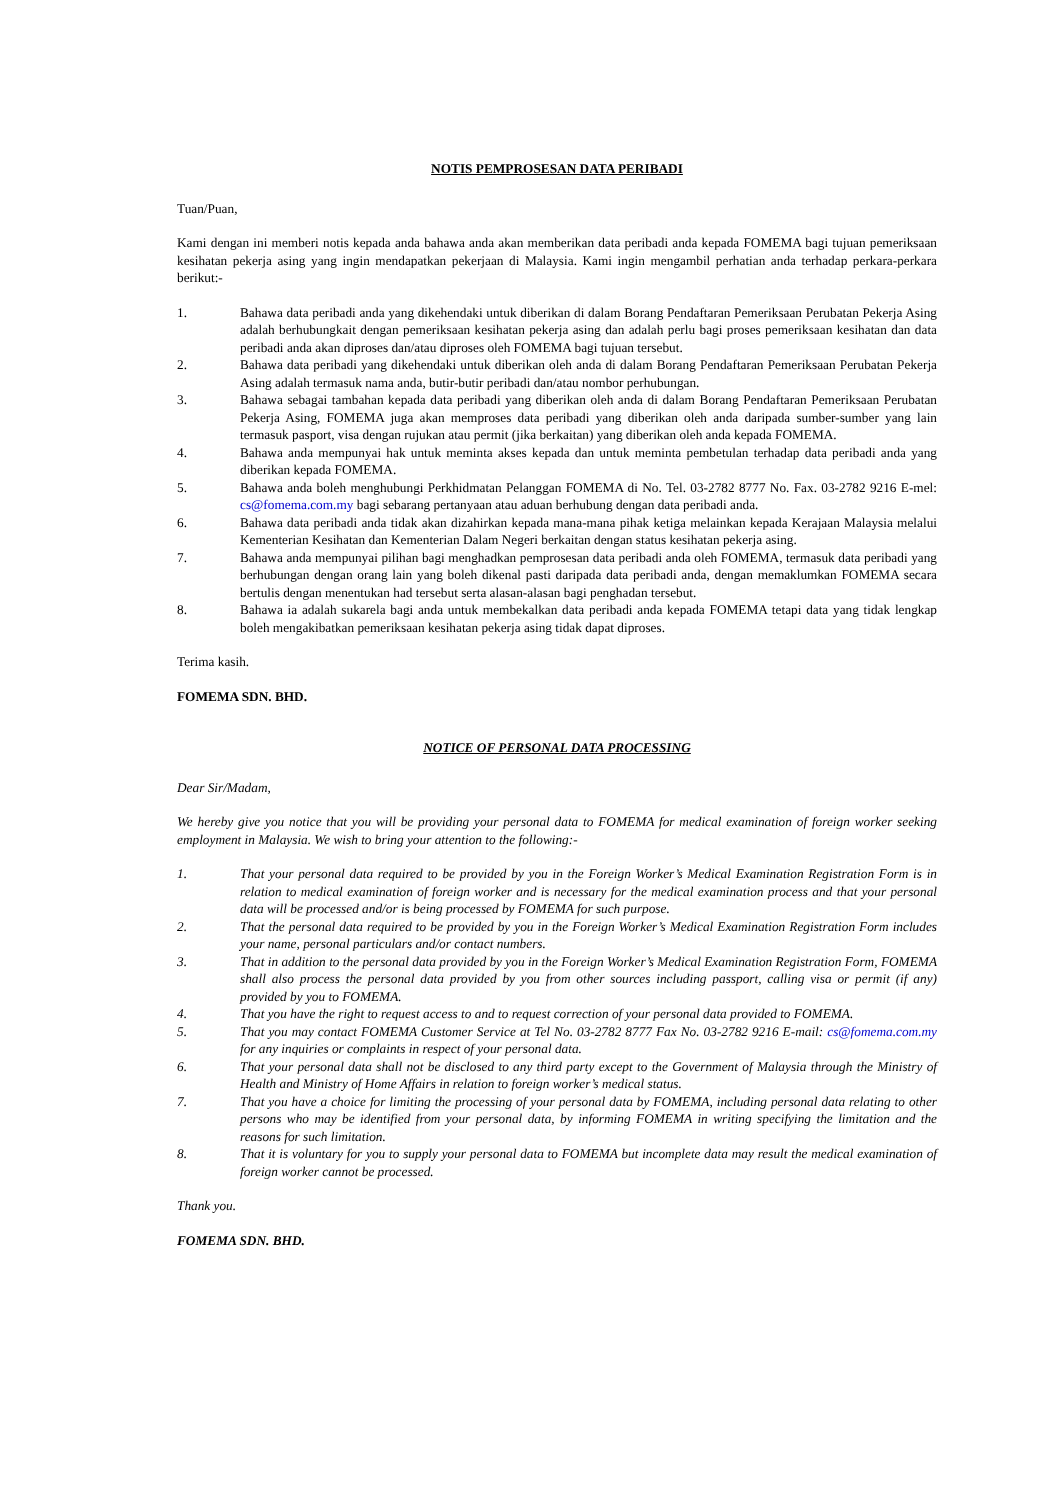NOTIS PEMPROSESAN DATA PERIBADI
Tuan/Puan,
Kami dengan ini memberi notis kepada anda bahawa anda akan memberikan data peribadi anda kepada FOMEMA bagi tujuan pemeriksaan kesihatan pekerja asing yang ingin mendapatkan pekerjaan di Malaysia. Kami ingin mengambil perhatian anda terhadap perkara-perkara berikut:-
1. Bahawa data peribadi anda yang dikehendaki untuk diberikan di dalam Borang Pendaftaran Pemeriksaan Perubatan Pekerja Asing adalah berhubungkait dengan pemeriksaan kesihatan pekerja asing dan adalah perlu bagi proses pemeriksaan kesihatan dan data peribadi anda akan diproses dan/atau diproses oleh FOMEMA bagi tujuan tersebut.
2. Bahawa data peribadi yang dikehendaki untuk diberikan oleh anda di dalam Borang Pendaftaran Pemeriksaan Perubatan Pekerja Asing adalah termasuk nama anda, butir-butir peribadi dan/atau nombor perhubungan.
3. Bahawa sebagai tambahan kepada data peribadi yang diberikan oleh anda di dalam Borang Pendaftaran Pemeriksaan Perubatan Pekerja Asing, FOMEMA juga akan memproses data peribadi yang diberikan oleh anda daripada sumber-sumber yang lain termasuk pasport, visa dengan rujukan atau permit (jika berkaitan) yang diberikan oleh anda kepada FOMEMA.
4. Bahawa anda mempunyai hak untuk meminta akses kepada dan untuk meminta pembetulan terhadap data peribadi anda yang diberikan kepada FOMEMA.
5. Bahawa anda boleh menghubungi Perkhidmatan Pelanggan FOMEMA di No. Tel. 03-2782 8777 No. Fax. 03-2782 9216 E-mel: cs@fomema.com.my bagi sebarang pertanyaan atau aduan berhubung dengan data peribadi anda.
6. Bahawa data peribadi anda tidak akan dizahirkan kepada mana-mana pihak ketiga melainkan kepada Kerajaan Malaysia melalui Kementerian Kesihatan dan Kementerian Dalam Negeri berkaitan dengan status kesihatan pekerja asing.
7. Bahawa anda mempunyai pilihan bagi menghadkan pemprosesan data peribadi anda oleh FOMEMA, termasuk data peribadi yang berhubungan dengan orang lain yang boleh dikenal pasti daripada data peribadi anda, dengan memaklumkan FOMEMA secara bertulis dengan menentukan had tersebut serta alasan-alasan bagi penghadan tersebut.
8. Bahawa ia adalah sukarela bagi anda untuk membekalkan data peribadi anda kepada FOMEMA tetapi data yang tidak lengkap boleh mengakibatkan pemeriksaan kesihatan pekerja asing tidak dapat diproses.
Terima kasih.
FOMEMA SDN. BHD.
NOTICE OF PERSONAL DATA PROCESSING
Dear Sir/Madam,
We hereby give you notice that you will be providing your personal data to FOMEMA for medical examination of foreign worker seeking employment in Malaysia. We wish to bring your attention to the following:-
1. That your personal data required to be provided by you in the Foreign Worker’s Medical Examination Registration Form is in relation to medical examination of foreign worker and is necessary for the medical examination process and that your personal data will be processed and/or is being processed by FOMEMA for such purpose.
2. That the personal data required to be provided by you in the Foreign Worker’s Medical Examination Registration Form includes your name, personal particulars and/or contact numbers.
3. That in addition to the personal data provided by you in the Foreign Worker’s Medical Examination Registration Form, FOMEMA shall also process the personal data provided by you from other sources including passport, calling visa or permit (if any) provided by you to FOMEMA.
4. That you have the right to request access to and to request correction of your personal data provided to FOMEMA.
5. That you may contact FOMEMA Customer Service at Tel No. 03-2782 8777 Fax No. 03-2782 9216 E-mail: cs@fomema.com.my for any inquiries or complaints in respect of your personal data.
6. That your personal data shall not be disclosed to any third party except to the Government of Malaysia through the Ministry of Health and Ministry of Home Affairs in relation to foreign worker’s medical status.
7. That you have a choice for limiting the processing of your personal data by FOMEMA, including personal data relating to other persons who may be identified from your personal data, by informing FOMEMA in writing specifying the limitation and the reasons for such limitation.
8. That it is voluntary for you to supply your personal data to FOMEMA but incomplete data may result the medical examination of foreign worker cannot be processed.
Thank you.
FOMEMA SDN. BHD.